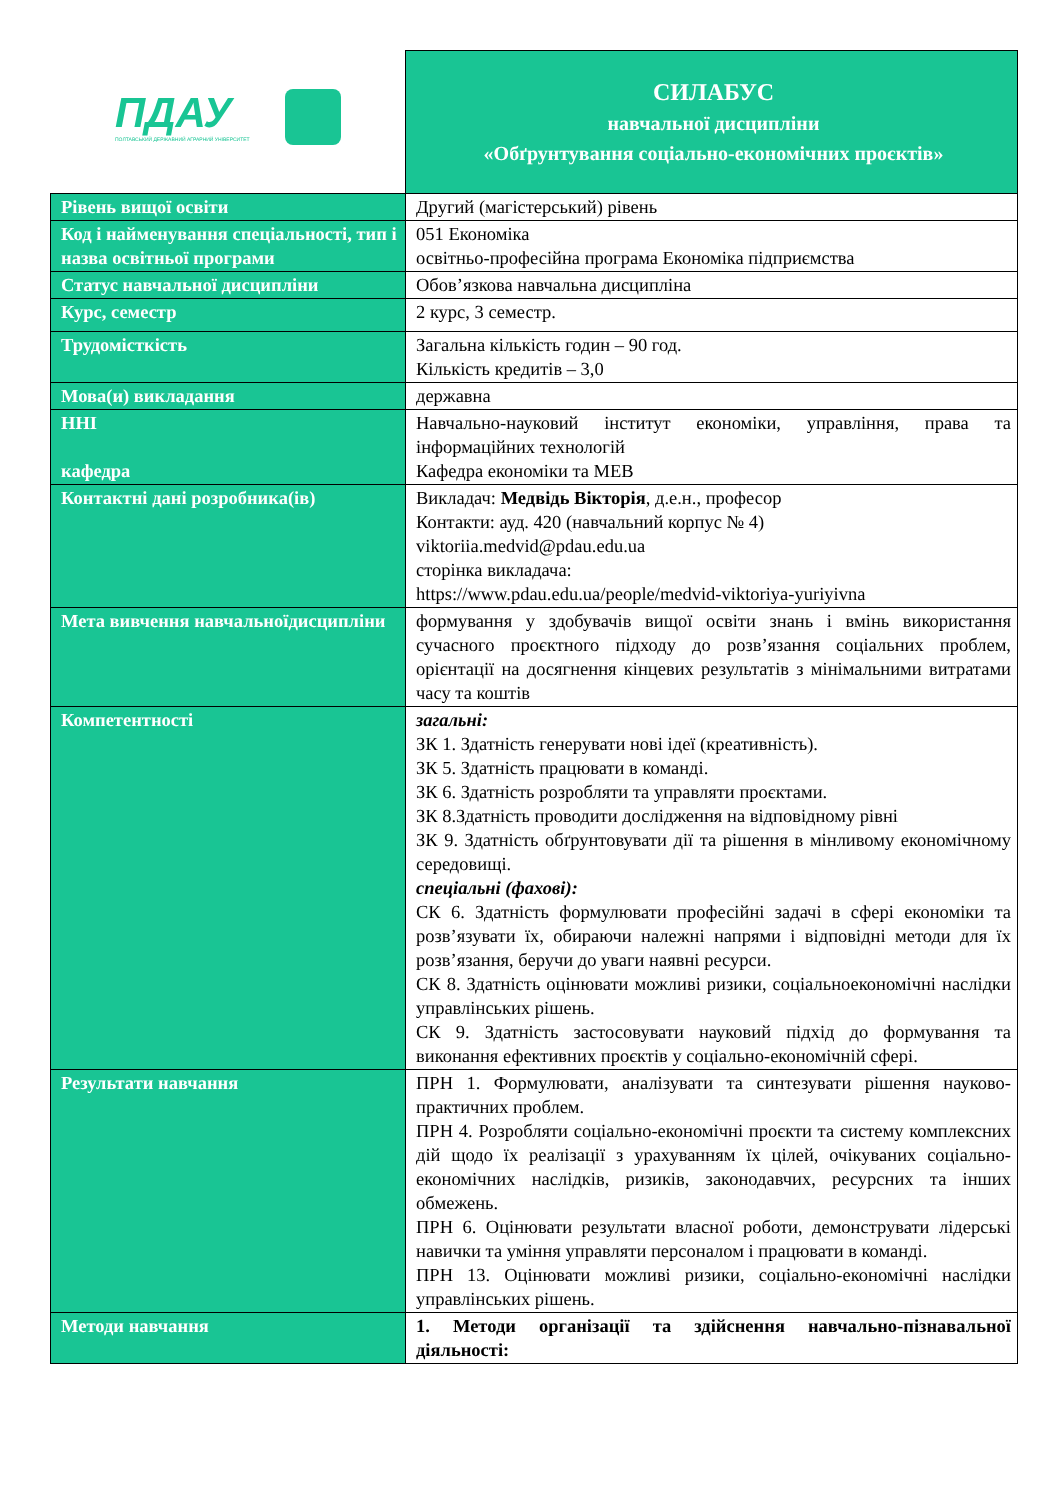| ПДАУ ПОЛТАВСЬКИЙ ДЕРЖАВНИЙ АГРАРНИЙ УНІВЕРСИТЕТ | СИЛАБУС навчальної дисципліни «Обґрунтування соціально-економічних проєктів» |
| Рівень вищої освіти | Другий (магістерський) рівень |
| Код і найменування спеціальності, тип і назва освітньої програми | 051 Економіка освітньо-професійна програма Економіка підприємства |
| Статус навчальної дисципліни | Обов’язкова навчальна дисципліна |
| Курс, семестр | 2 курс, 3 семестр. |
| Трудомісткість | Загальна кількість годин – 90 год. Кількість кредитів – 3,0 |
| Мова(и) викладання | державна |
| ННІ кафедра | Навчально-науковий інститут економіки, управління, права та інформаційних технологій Кафедра економіки та МЕВ |
| Контактні дані розробника(ів) | Викладач: Медвідь Вікторія , д.е.н., професор Контакти: ауд. 420 (навчальний корпус № 4) viktoriia.medvid@pdau.edu.ua сторінка викладача: https://www.pdau.edu.ua/people/medvid-viktoriya-yuriyivna |
| Мета вивчення навчальноїдисципліни | формування у здобувачів вищої освіти знань і вмінь використання сучасного проєктного підходу до розв’язання соціальних проблем, орієнтації на досягнення кінцевих результатів з мінімальними витратами часу та коштів |
| Компетентності | загальні: ЗК 1. Здатність генерувати нові ідеї (креативність). ЗК 5. Здатність працювати в команді. ЗК 6. Здатність розробляти та управляти проєктами. ЗК 8.Здатність проводити дослідження на відповідному рівні ЗК 9. Здатність обґрунтовувати дії та рішення в мінливому економічному середовищі. спеціальні (фахові): СК 6. Здатність формулювати професійні задачі в сфері економіки та розв’язувати їх, обираючи належні напрями і відповідні методи для їх розв’язання, беручи до уваги наявні ресурси. СК 8. Здатність оцінювати можливі ризики, соціальноекономічні наслідки управлінських рішень. СК 9. Здатність застосовувати науковий підхід до формування та виконання ефективних проєктів у соціально-економічній сфері. |
| Результати навчання | ПРН 1. Формулювати, аналізувати та синтезувати рішення науково-практичних проблем. ПРН 4. Розробляти соціально-економічні проєкти та систему комплексних дій щодо їх реалізації з урахуванням їх цілей, очікуваних соціально-економічних наслідків, ризиків, законодавчих, ресурсних та інших обмежень. ПРН 6. Оцінювати результати власної роботи, демонструвати лідерські навички та уміння управляти персоналом і працювати в команді. ПРН 13. Оцінювати можливі ризики, соціально-економічні наслідки управлінських рішень. |
| Методи навчання | 1. Методи організації та здійснення навчально-пізнавальної діяльності: |